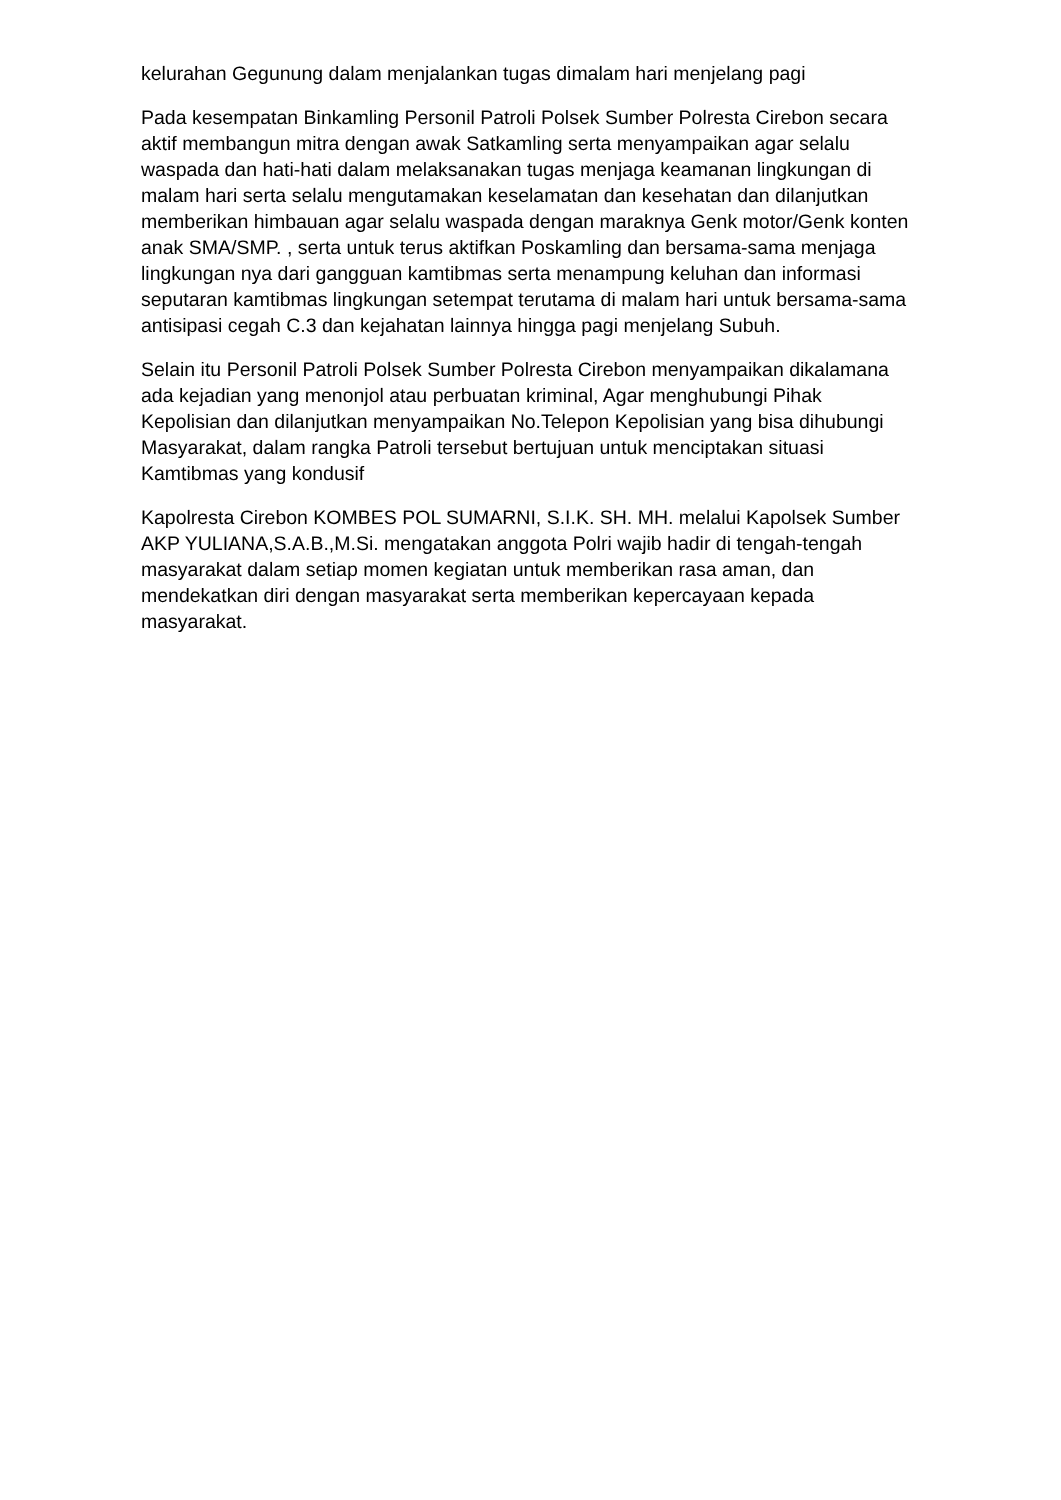kelurahan Gegunung dalam menjalankan tugas dimalam hari menjelang pagi
Pada kesempatan Binkamling Personil Patroli Polsek Sumber Polresta Cirebon secara aktif membangun mitra dengan awak Satkamling serta menyampaikan agar selalu waspada dan hati-hati dalam melaksanakan tugas menjaga keamanan lingkungan di malam hari serta selalu mengutamakan keselamatan dan kesehatan dan dilanjutkan memberikan himbauan agar selalu waspada dengan maraknya Genk motor/Genk konten anak SMA/SMP. , serta untuk terus aktifkan Poskamling dan bersama-sama menjaga lingkungan nya dari gangguan kamtibmas serta menampung keluhan dan informasi seputaran kamtibmas lingkungan setempat terutama di malam hari untuk bersama-sama antisipasi cegah C.3 dan kejahatan lainnya hingga pagi menjelang Subuh.
Selain itu Personil Patroli Polsek Sumber Polresta Cirebon menyampaikan dikalamana ada kejadian yang menonjol atau perbuatan kriminal, Agar menghubungi Pihak Kepolisian dan dilanjutkan menyampaikan No.Telepon Kepolisian yang bisa dihubungi Masyarakat, dalam rangka Patroli tersebut bertujuan untuk menciptakan situasi Kamtibmas yang kondusif
Kapolresta Cirebon KOMBES POL SUMARNI, S.I.K. SH. MH. melalui Kapolsek Sumber AKP YULIANA,S.A.B.,M.Si. mengatakan anggota Polri wajib hadir di tengah-tengah masyarakat dalam setiap momen kegiatan untuk memberikan rasa aman, dan mendekatkan diri dengan masyarakat serta memberikan kepercayaan kepada masyarakat.